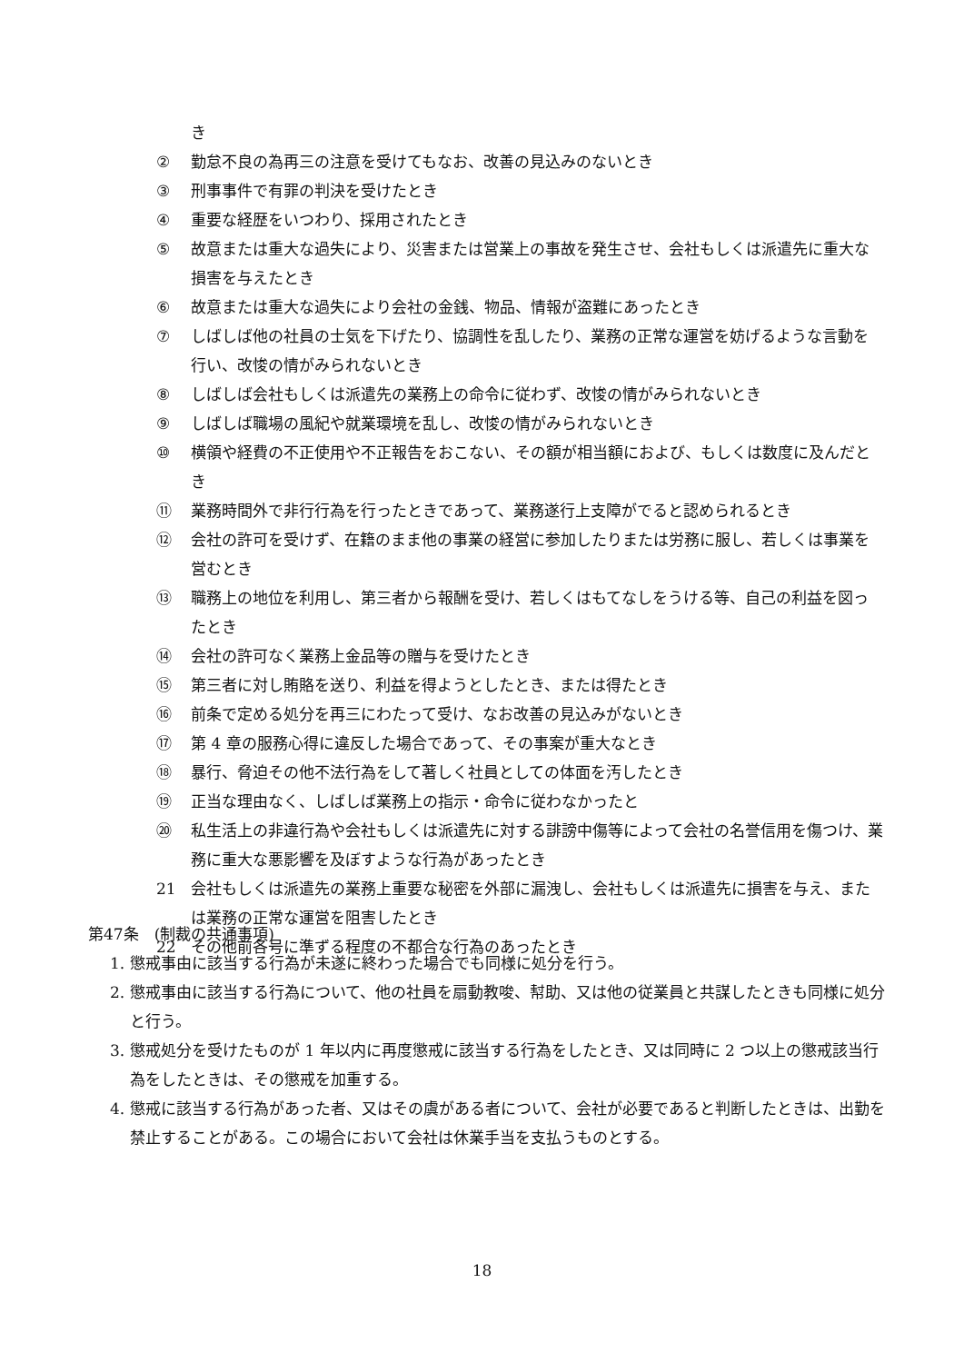き
② 勤怠不良の為再三の注意を受けてもなお、改善の見込みのないとき
③ 刑事事件で有罪の判決を受けたとき
④ 重要な経歴をいつわり、採用されたとき
⑤ 故意または重大な過失により、災害または営業上の事故を発生させ、会社もしくは派遣先に重大な損害を与えたとき
⑥ 故意または重大な過失により会社の金銭、物品、情報が盗難にあったとき
⑦ しばしば他の社員の士気を下げたり、協調性を乱したり、業務の正常な運営を妨げるような言動を行い、改悛の情がみられないとき
⑧ しばしば会社もしくは派遣先の業務上の命令に従わず、改悛の情がみられないとき
⑨ しばしば職場の風紀や就業環境を乱し、改悛の情がみられないとき
⑩ 横領や経費の不正使用や不正報告をおこない、その額が相当額におよび、もしくは数度に及んだとき
⑪ 業務時間外で非行行為を行ったときであって、業務遂行上支障がでると認められるとき
⑫ 会社の許可を受けず、在籍のまま他の事業の経営に参加したりまたは労務に服し、若しくは事業を営むとき
⑬ 職務上の地位を利用し、第三者から報酬を受け、若しくはもてなしをうける等、自己の利益を図ったとき
⑭ 会社の許可なく業務上金品等の贈与を受けたとき
⑮ 第三者に対し賄賂を送り、利益を得ようとしたとき、または得たとき
⑯ 前条で定める処分を再三にわたって受け、なお改善の見込みがないとき
⑰ 第 4 章の服務心得に違反した場合であって、その事案が重大なとき
⑱ 暴行、脅迫その他不法行為をして著しく社員としての体面を汚したとき
⑲ 正当な理由なく、しばしば業務上の指示・命令に従わなかったと
⑳ 私生活上の非違行為や会社もしくは派遣先に対する誹謗中傷等によって会社の名誉信用を傷つけ、業務に重大な悪影響を及ぼすような行為があったとき
21 会社もしくは派遣先の業務上重要な秘密を外部に漏洩し、会社もしくは派遣先に損害を与え、または業務の正常な運営を阻害したとき
22 その他前各号に準ずる程度の不都合な行為のあったとき
第47条　(制裁の共通事項)
1. 懲戒事由に該当する行為が未遂に終わった場合でも同様に処分を行う。
2. 懲戒事由に該当する行為について、他の社員を扇動教唆、幇助、又は他の従業員と共謀したときも同様に処分と行う。
3. 懲戒処分を受けたものが 1 年以内に再度懲戒に該当する行為をしたとき、又は同時に 2 つ以上の懲戒該当行為をしたときは、その懲戒を加重する。
4. 懲戒に該当する行為があった者、又はその虞がある者について、会社が必要であると判断したときは、出勤を禁止することがある。この場合において会社は休業手当を支払うものとする。
18